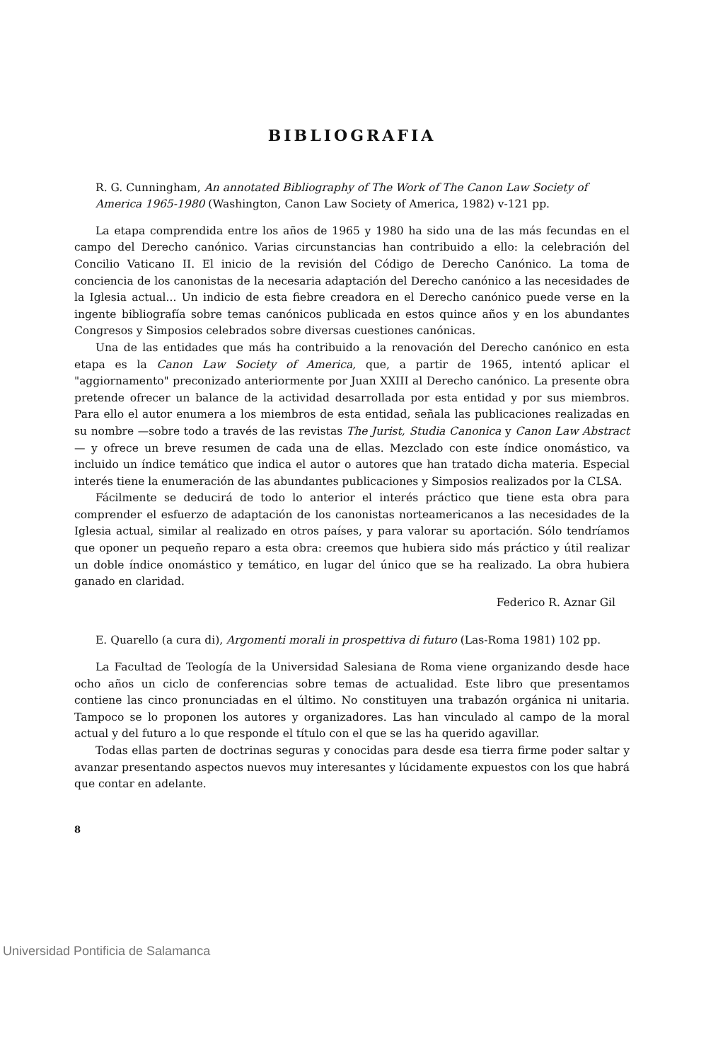BIBLIOGRAFIA
R. G. Cunningham, An annotated Bibliography of The Work of The Canon Law Society of America 1965-1980 (Washington, Canon Law Society of America, 1982) v-121 pp.
La etapa comprendida entre los años de 1965 y 1980 ha sido una de las más fecundas en el campo del Derecho canónico. Varias circunstancias han contribuido a ello: la celebración del Concilio Vaticano II. El inicio de la revisión del Código de Derecho Canónico. La toma de conciencia de los canonistas de la necesaria adaptación del Derecho canónico a las necesidades de la Iglesia actual... Un indicio de esta fiebre creadora en el Derecho canónico puede verse en la ingente bibliografía sobre temas canónicos publicada en estos quince años y en los abundantes Congresos y Simposios celebrados sobre diversas cuestiones canónicas.
Una de las entidades que más ha contribuido a la renovación del Derecho canónico en esta etapa es la Canon Law Society of America, que, a partir de 1965, intentó aplicar el "aggiornamento" preconizado anteriormente por Juan XXIII al Derecho canónico. La presente obra pretende ofrecer un balance de la actividad desarrollada por esta entidad y por sus miembros. Para ello el autor enumera a los miembros de esta entidad, señala las publicaciones realizadas en su nombre —sobre todo a través de las revistas The Jurist, Studia Canonica y Canon Law Abstract— y ofrece un breve resumen de cada una de ellas. Mezclado con este índice onomástico, va incluido un índice temático que indica el autor o autores que han tratado dicha materia. Especial interés tiene la enumeración de las abundantes publicaciones y Simposios realizados por la CLSA.
Fácilmente se deducirá de todo lo anterior el interés práctico que tiene esta obra para comprender el esfuerzo de adaptación de los canonistas norteamericanos a las necesidades de la Iglesia actual, similar al realizado en otros países, y para valorar su aportación. Sólo tendríamos que oponer un pequeño reparo a esta obra: creemos que hubiera sido más práctico y útil realizar un doble índice onomástico y temático, en lugar del único que se ha realizado. La obra hubiera ganado en claridad.
Federico R. Aznar Gil
E. Quarello (a cura di), Argomenti morali in prospettiva di futuro (Las-Roma 1981) 102 pp.
La Facultad de Teología de la Universidad Salesiana de Roma viene organizando desde hace ocho años un ciclo de conferencias sobre temas de actualidad. Este libro que presentamos contiene las cinco pronunciadas en el último. No constituyen una trabazón orgánica ni unitaria. Tampoco se lo proponen los autores y organizadores. Las han vinculado al campo de la moral actual y del futuro a lo que responde el título con el que se las ha querido agavillar.
Todas ellas parten de doctrinas seguras y conocidas para desde esa tierra firme poder saltar y avanzar presentando aspectos nuevos muy interesantes y lúcidamente expuestos con los que habrá que contar en adelante.
8
Universidad Pontificia de Salamanca